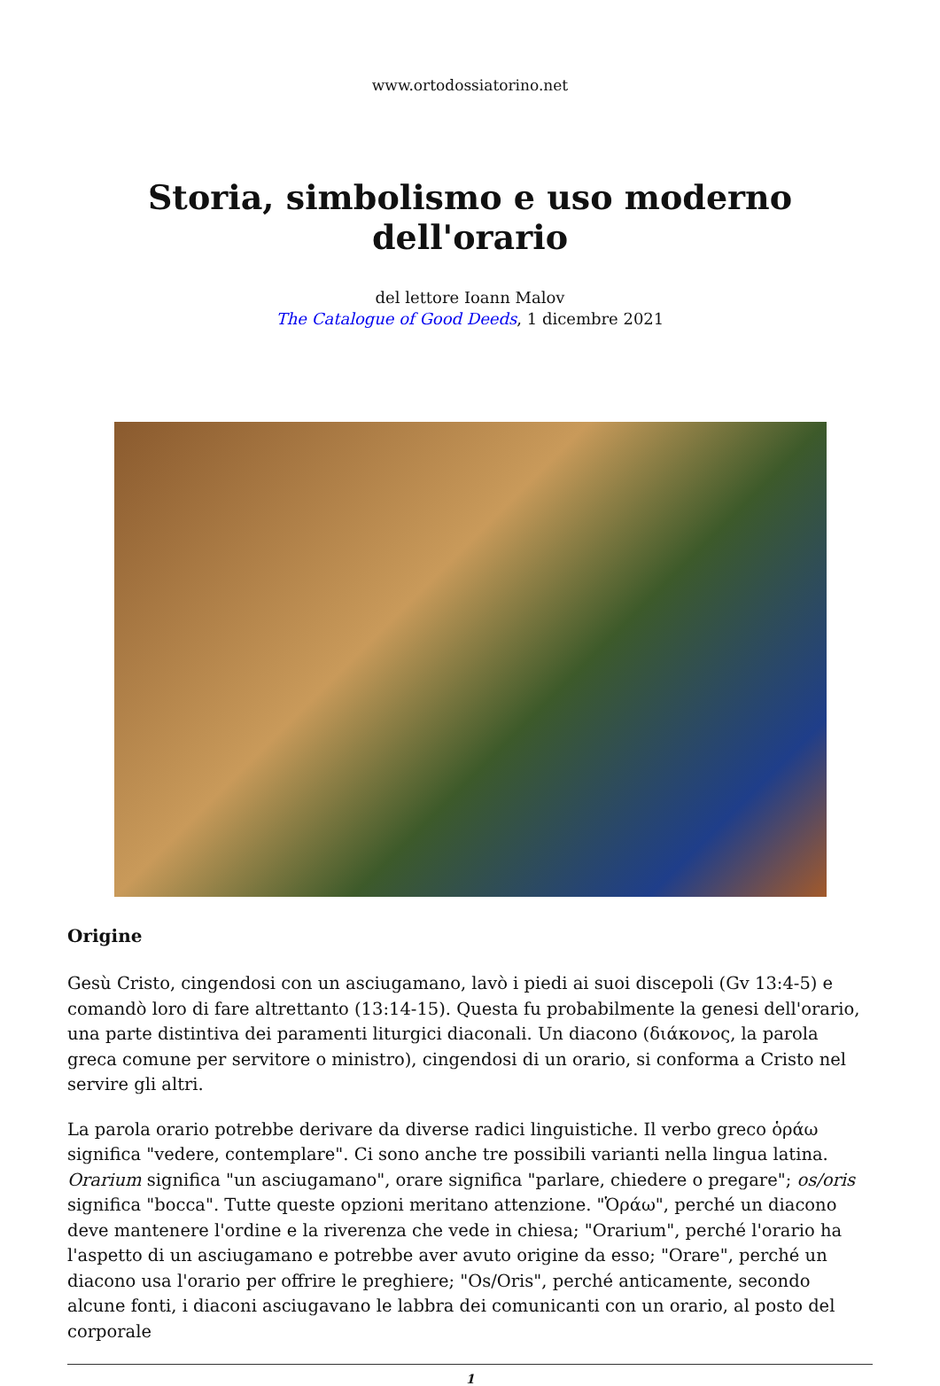www.ortodossiatorino.net
Storia, simbolismo e uso moderno dell'orario
del lettore Ioann Malov
The Catalogue of Good Deeds, 1 dicembre 2021
Origine
Gesù Cristo, cingendosi con un asciugamano, lavò i piedi ai suoi discepoli (Gv 13:4-5) e comandò loro di fare altrettanto (13:14-15). Questa fu probabilmente la genesi dell'orario, una parte distintiva dei paramenti liturgici diaconali. Un diacono (διάκονος, la parola greca comune per servitore o ministro), cingendosi di un orario, si conforma a Cristo nel servire gli altri.
La parola orario potrebbe derivare da diverse radici linguistiche. Il verbo greco ὁράω significa "vedere, contemplare". Ci sono anche tre possibili varianti nella lingua latina. Orarium significa "un asciugamano", orare significa "parlare, chiedere o pregare"; os/oris significa "bocca". Tutte queste opzioni meritano attenzione. "Ὁράω", perché un diacono deve mantenere l'ordine e la riverenza che vede in chiesa; "Orarium", perché l'orario ha l'aspetto di un asciugamano e potrebbe aver avuto origine da esso; "Orare", perché un diacono usa l'orario per offrire le preghiere; "Os/Oris", perché anticamente, secondo alcune fonti, i diaconi asciugavano le labbra dei comunicanti con un orario, al posto del corporale
1